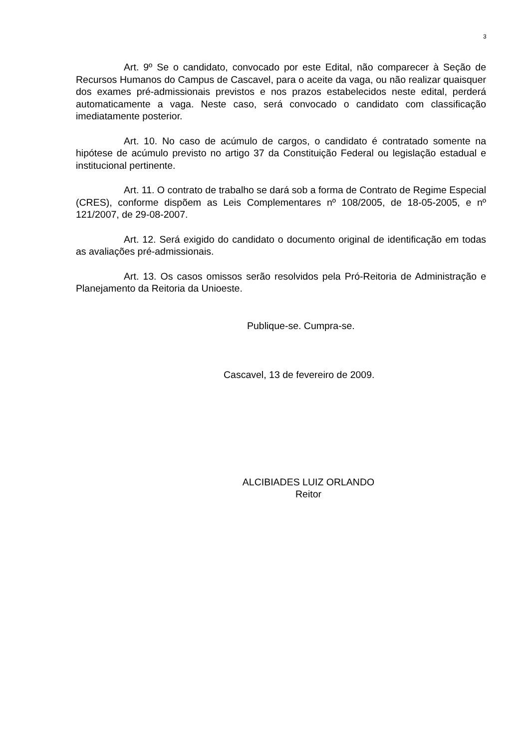3
Art. 9º Se o candidato, convocado por este Edital, não comparecer à Seção de Recursos Humanos do Campus de Cascavel, para o aceite da vaga, ou não realizar quaisquer dos exames pré-admissionais previstos e nos prazos estabelecidos neste edital, perderá automaticamente a vaga. Neste caso, será convocado o candidato com classificação imediatamente posterior.
Art. 10. No caso de acúmulo de cargos, o candidato é contratado somente na hipótese de acúmulo previsto no artigo 37 da Constituição Federal ou legislação estadual e institucional pertinente.
Art. 11. O contrato de trabalho se dará sob a forma de Contrato de Regime Especial (CRES), conforme dispõem as Leis Complementares nº 108/2005, de 18-05-2005, e nº 121/2007, de 29-08-2007.
Art. 12. Será exigido do candidato o documento original de identificação em todas as avaliações pré-admissionais.
Art. 13. Os casos omissos serão resolvidos pela Pró-Reitoria de Administração e Planejamento da Reitoria da Unioeste.
Publique-se. Cumpra-se.
Cascavel, 13 de fevereiro de 2009.
ALCIBIADES LUIZ ORLANDO
Reitor